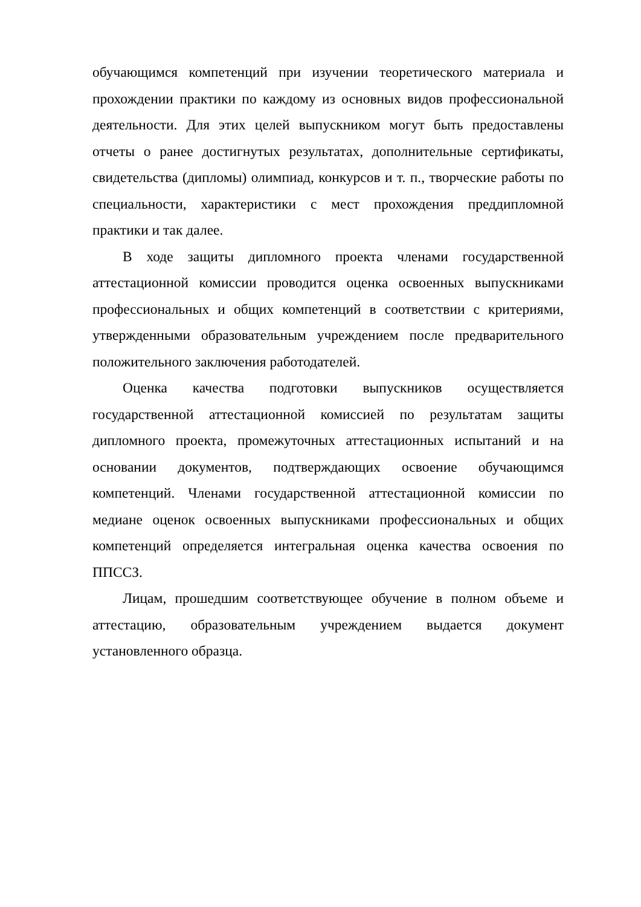обучающимся компетенций при изучении теоретического материала и прохождении практики по каждому из основных видов профессиональной деятельности. Для этих целей выпускником могут быть предоставлены отчеты о ранее достигнутых результатах, дополнительные сертификаты, свидетельства (дипломы) олимпиад, конкурсов и т. п., творческие работы по специальности, характеристики с мест прохождения преддипломной практики и так далее.
В ходе защиты дипломного проекта членами государственной аттестационной комиссии проводится оценка освоенных выпускниками профессиональных и общих компетенций в соответствии с критериями, утвержденными образовательным учреждением после предварительного положительного заключения работодателей.
Оценка качества подготовки выпускников осуществляется государственной аттестационной комиссией по результатам защиты дипломного проекта, промежуточных аттестационных испытаний и на основании документов, подтверждающих освоение обучающимся компетенций. Членами государственной аттестационной комиссии по медиане оценок освоенных выпускниками профессиональных и общих компетенций определяется интегральная оценка качества освоения по ППССЗ.
Лицам, прошедшим соответствующее обучение в полном объеме и аттестацию, образовательным учреждением выдается документ установленного образца.